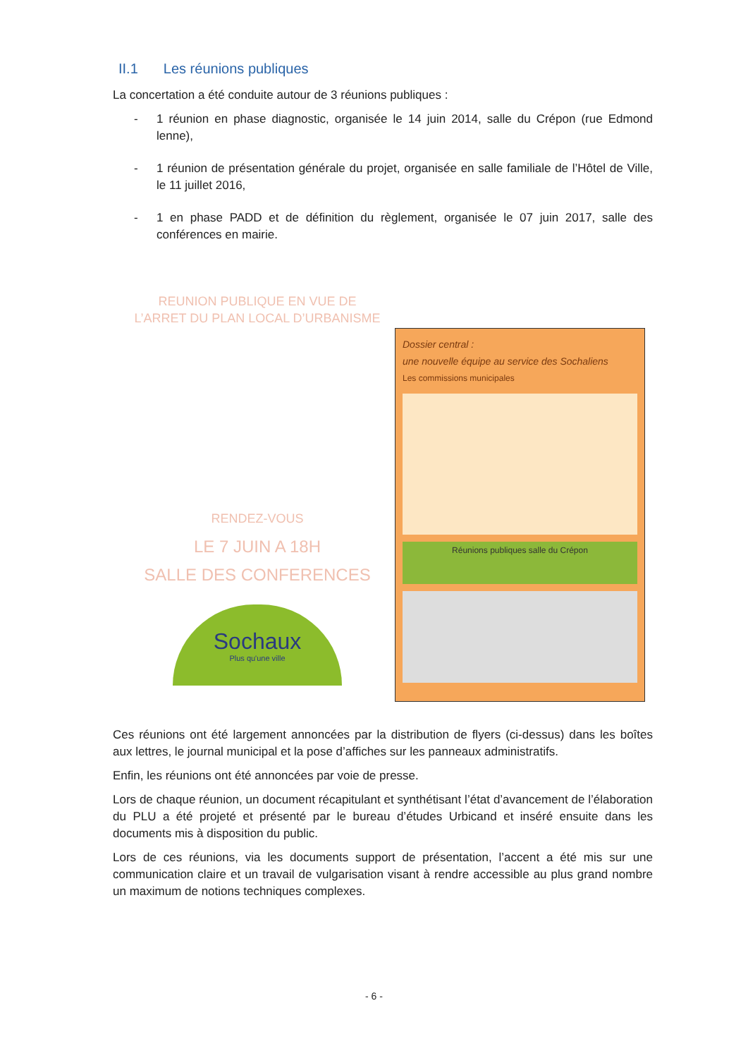II.1 Les réunions publiques
La concertation a été conduite autour de 3 réunions publiques :
- 1 réunion en phase diagnostic, organisée le 14 juin 2014, salle du Crépon (rue Edmond lenne),
- 1 réunion de présentation générale du projet, organisée en salle familiale de l’Hôtel de Ville, le 11 juillet 2016,
- 1 en phase PADD et de définition du règlement, organisée le 07 juin 2017, salle des conférences en mairie.
REUNION PUBLIQUE EN VUE DE
L’ARRET DU PLAN LOCAL D’URBANISME
RENDEZ-VOUS
LE 7 JUIN A 18H
SALLE DES CONFERENCES
Sochaux
Plus qu'une ville
Dossier central :
une nouvelle équipe au service des Sochaliens
Les commissions municipales
Réunions publiques salle du Crépon
Ces réunions ont été largement annoncées par la distribution de flyers (ci-dessus) dans les boîtes aux lettres, le journal municipal et la pose d’affiches sur les panneaux administratifs.
Enfin, les réunions ont été annoncées par voie de presse.
Lors de chaque réunion, un document récapitulant et synthétisant l’état d’avancement de l’élaboration du PLU a été projeté et présenté par le bureau d’études Urbicand et inséré ensuite dans les documents mis à disposition du public.
Lors de ces réunions, via les documents support de présentation, l’accent a été mis sur une communication claire et un travail de vulgarisation visant à rendre accessible au plus grand nombre un maximum de notions techniques complexes.
- 6 -